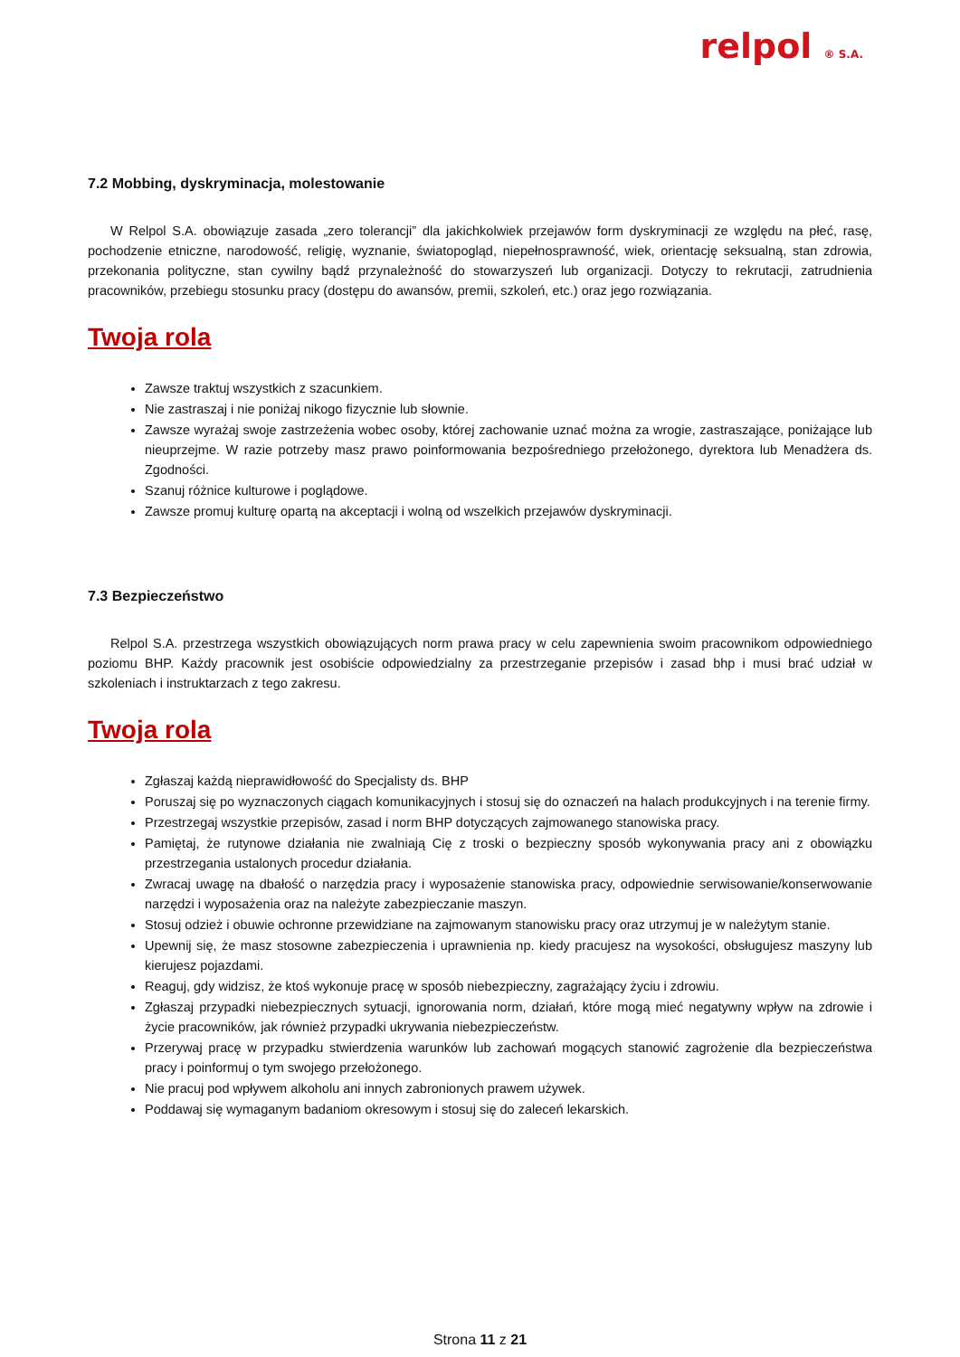relpol ® S.A.
7.2 Mobbing, dyskryminacja, molestowanie
W Relpol S.A. obowiązuje zasada „zero tolerancji” dla jakichkolwiek przejawów form dyskryminacji ze względu na płeć, rasę, pochodzenie etniczne, narodowość, religię, wyznanie, światopogląd, niepełnosprawność, wiek, orientację seksualną, stan zdrowia, przekonania polityczne, stan cywilny bądź przynależność do stowarzyszeń lub organizacji. Dotyczy to rekrutacji, zatrudnienia pracowników, przebiegu stosunku pracy (dostępu do awansów, premii, szkoleń, etc.) oraz jego rozwiązania.
Twoja rola
Zawsze traktuj wszystkich z szacunkiem.
Nie zastraszaj i nie poniżaj nikogo fizycznie lub słownie.
Zawsze wyrażaj swoje zastrzeżenia wobec osoby, której zachowanie uznać można za wrogie, zastraszające, poniżające lub nieuprzejme. W razie potrzeby masz prawo poinformowania bezpośredniego przełożonego, dyrektora lub Menadżera ds. Zgodności.
Szanuj różnice kulturowe i poglądowe.
Zawsze promuj kulturę opartą na akceptacji i wolną od wszelkich przejawów dyskryminacji.
7.3 Bezpieczeństwo
Relpol S.A. przestrzega wszystkich obowiązujących norm prawa pracy w celu zapewnienia swoim pracownikom odpowiedniego poziomu BHP. Każdy pracownik jest osobiście odpowiedzialny za przestrzeganie przepisów i zasad bhp i musi brać udział w szkoleniach i instruktarzach z tego zakresu.
Twoja rola
Zgłaszaj każdą nieprawidłowość do Specjalisty ds. BHP
Poruszaj się po wyznaczonych ciągach komunikacyjnych i stosuj się do oznaczeń na halach produkcyjnych i na terenie firmy.
Przestrzegaj wszystkie przepisów, zasad i norm BHP dotyczących zajmowanego stanowiska pracy.
Pamiętaj, że rutynowe działania nie zwalniają Cię z troski o bezpieczny sposób wykonywania pracy ani z obowiązku przestrzegania ustalonych procedur działania.
Zwracaj uwagę na dbałość o narzędzia pracy i wyposażenie stanowiska pracy, odpowiednie serwisowanie/konserwowanie narzędzi i wyposażenia oraz na należyte zabezpieczanie maszyn.
Stosuj odzież i obuwie ochronne przewidziane na zajmowanym stanowisku pracy oraz utrzymuj je w należytym stanie.
Upewnij się, że masz stosowne zabezpieczenia i uprawnienia np. kiedy pracujesz na wysokości, obsługujesz maszyny lub kierujesz pojazdami.
Reaguj, gdy widzisz, że ktoś wykonuje pracę w sposób niebezpieczny, zagrażający życiu i zdrowiu.
Zgłaszaj przypadki niebezpiecznych sytuacji, ignorowania norm, działań, które mogą mieć negatywny wpływ na zdrowie i życie pracowników, jak również przypadki ukrywania niebezpieczeństw.
Przerywaj pracę w przypadku stwierdzenia warunków lub zachowań mogących stanowić zagrożenie dla bezpieczeństwa pracy i poinformuj o tym swojego przełożonego.
Nie pracuj pod wpływem alkoholu ani innych zabronionych prawem używek.
Poddawaj się wymaganym badaniom okresowym i stosuj się do zaleceń lekarskich.
Strona 11 z 21